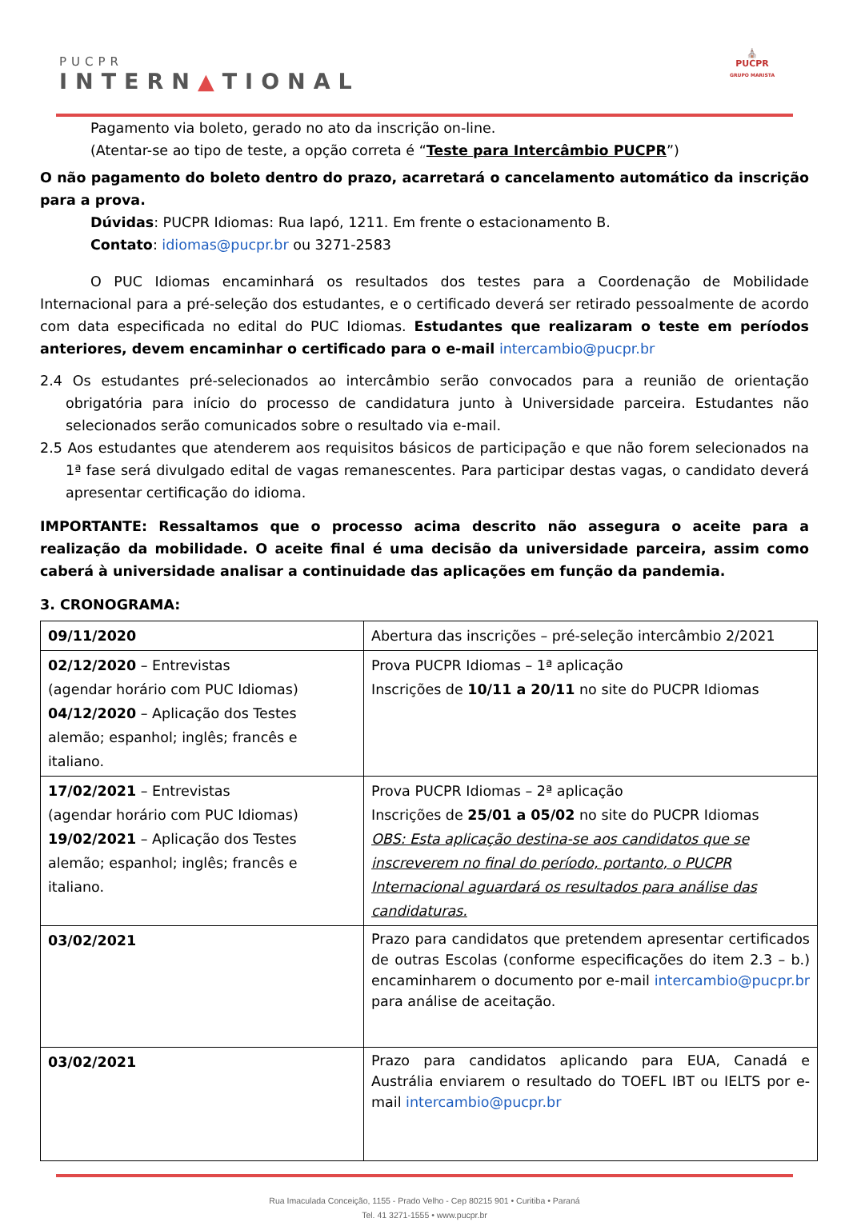PUCPR
INTERN▲TIONAL
⛪
PUCPR
GRUPO MARISTA
Pagamento via boleto, gerado no ato da inscrição on-line.
(Atentar-se ao tipo de teste, a opção correta é “Teste para Intercâmbio PUCPR”)
O não pagamento do boleto dentro do prazo, acarretará o cancelamento automático da inscrição para a prova.
Dúvidas: PUCPR Idiomas: Rua Iapó, 1211. Em frente o estacionamento B.
Contato: idiomas@pucpr.br ou 3271-2583
O PUC Idiomas encaminhará os resultados dos testes para a Coordenação de Mobilidade Internacional para a pré-seleção dos estudantes, e o certificado deverá ser retirado pessoalmente de acordo com data especificada no edital do PUC Idiomas. Estudantes que realizaram o teste em períodos anteriores, devem encaminhar o certificado para o e-mail intercambio@pucpr.br
2.4 Os estudantes pré-selecionados ao intercâmbio serão convocados para a reunião de orientação obrigatória para início do processo de candidatura junto à Universidade parceira. Estudantes não selecionados serão comunicados sobre o resultado via e-mail.
2.5 Aos estudantes que atenderem aos requisitos básicos de participação e que não forem selecionados na 1ª fase será divulgado edital de vagas remanescentes. Para participar destas vagas, o candidato deverá apresentar certificação do idioma.
IMPORTANTE: Ressaltamos que o processo acima descrito não assegura o aceite para a realização da mobilidade. O aceite final é uma decisão da universidade parceira, assim como caberá à universidade analisar a continuidade das aplicações em função da pandemia.
3. CRONOGRAMA:
| 09/11/2020 | Abertura das inscrições – pré-seleção intercâmbio 2/2021 |
| 02/12/2020 – Entrevistas (agendar horário com PUC Idiomas) 04/12/2020 – Aplicação dos Testes alemão; espanhol; inglês; francês e italiano. | Prova PUCPR Idiomas – 1ª aplicação Inscrições de 10/11 a 20/11 no site do PUCPR Idiomas |
| 17/02/2021 – Entrevistas (agendar horário com PUC Idiomas) 19/02/2021 – Aplicação dos Testes alemão; espanhol; inglês; francês e italiano. | Prova PUCPR Idiomas – 2ª aplicação Inscrições de 25/01 a 05/02 no site do PUCPR Idiomas OBS: Esta aplicação destina-se aos candidatos que se inscreverem no final do período, portanto, o PUCPR Internacional aguardará os resultados para análise das candidaturas. |
| 03/02/2021 | Prazo para candidatos que pretendem apresentar certificados de outras Escolas (conforme especificações do item 2.3 – b.) encaminharem o documento por e-mail intercambio@pucpr.br para análise de aceitação. |
| 03/02/2021 | Prazo para candidatos aplicando para EUA, Canadá e Austrália enviarem o resultado do TOEFL IBT ou IELTS por e-mail intercambio@pucpr.br |
Rua Imaculada Conceição, 1155 - Prado Velho - Cep 80215 901 • Curitiba • Paraná
Tel. 41 3271-1555 • www.pucpr.br